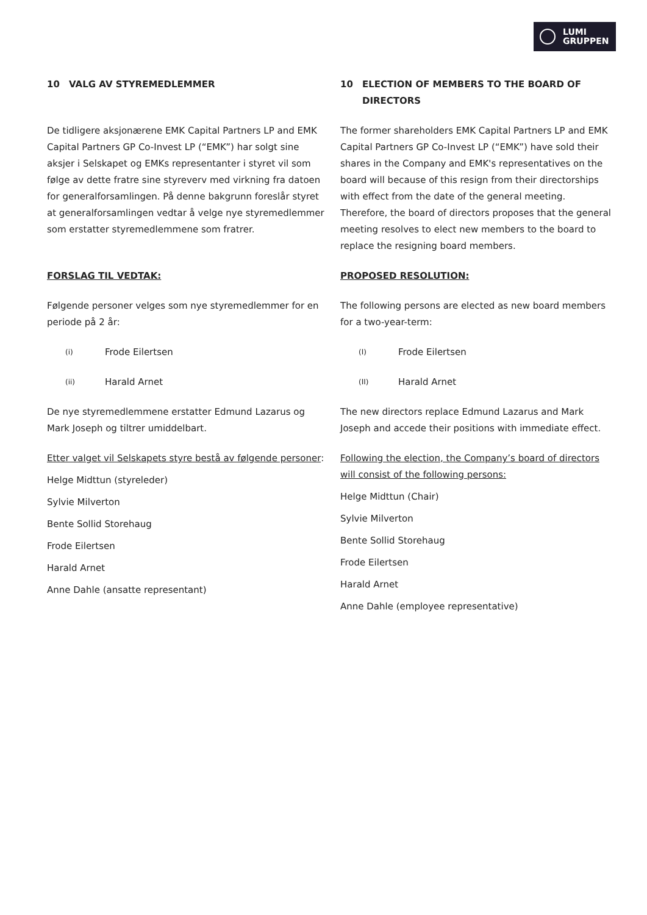LUMI
GRUPPEN
10 VALG AV STYREMEDLEMMER
De tidligere aksjonærene EMK Capital Partners LP and EMK Capital Partners GP Co-Invest LP (“EMK”) har solgt sine aksjer i Selskapet og EMKs representanter i styret vil som følge av dette fratre sine styreverv med virkning fra datoen for generalforsamlingen. På denne bakgrunn foreslår styret at generalforsamlingen vedtar å velge nye styremedlemmer som erstatter styremedlemmene som fratrer.
FORSLAG TIL VEDTAK:
Følgende personer velges som nye styremedlemmer for en periode på 2 år:
(i) Frode Eilertsen
(ii) Harald Arnet
De nye styremedlemmene erstatter Edmund Lazarus og Mark Joseph og tiltrer umiddelbart.
Etter valget vil Selskapets styre bestå av følgende personer:
Helge Midttun (styreleder)
Sylvie Milverton
Bente Sollid Storehaug
Frode Eilertsen
Harald Arnet
Anne Dahle (ansatte representant)
10 ELECTION OF MEMBERS TO THE BOARD OF DIRECTORS
The former shareholders EMK Capital Partners LP and EMK Capital Partners GP Co-Invest LP (“EMK”) have sold their shares in the Company and EMK's representatives on the board will because of this resign from their directorships with effect from the date of the general meeting. Therefore, the board of directors proposes that the general meeting resolves to elect new members to the board to replace the resigning board members.
PROPOSED RESOLUTION:
The following persons are elected as new board members for a two-year-term:
(I) Frode Eilertsen
(II) Harald Arnet
The new directors replace Edmund Lazarus and Mark Joseph and accede their positions with immediate effect.
Following the election, the Company’s board of directors will consist of the following persons:
Helge Midttun (Chair)
Sylvie Milverton
Bente Sollid Storehaug
Frode Eilertsen
Harald Arnet
Anne Dahle (employee representative)